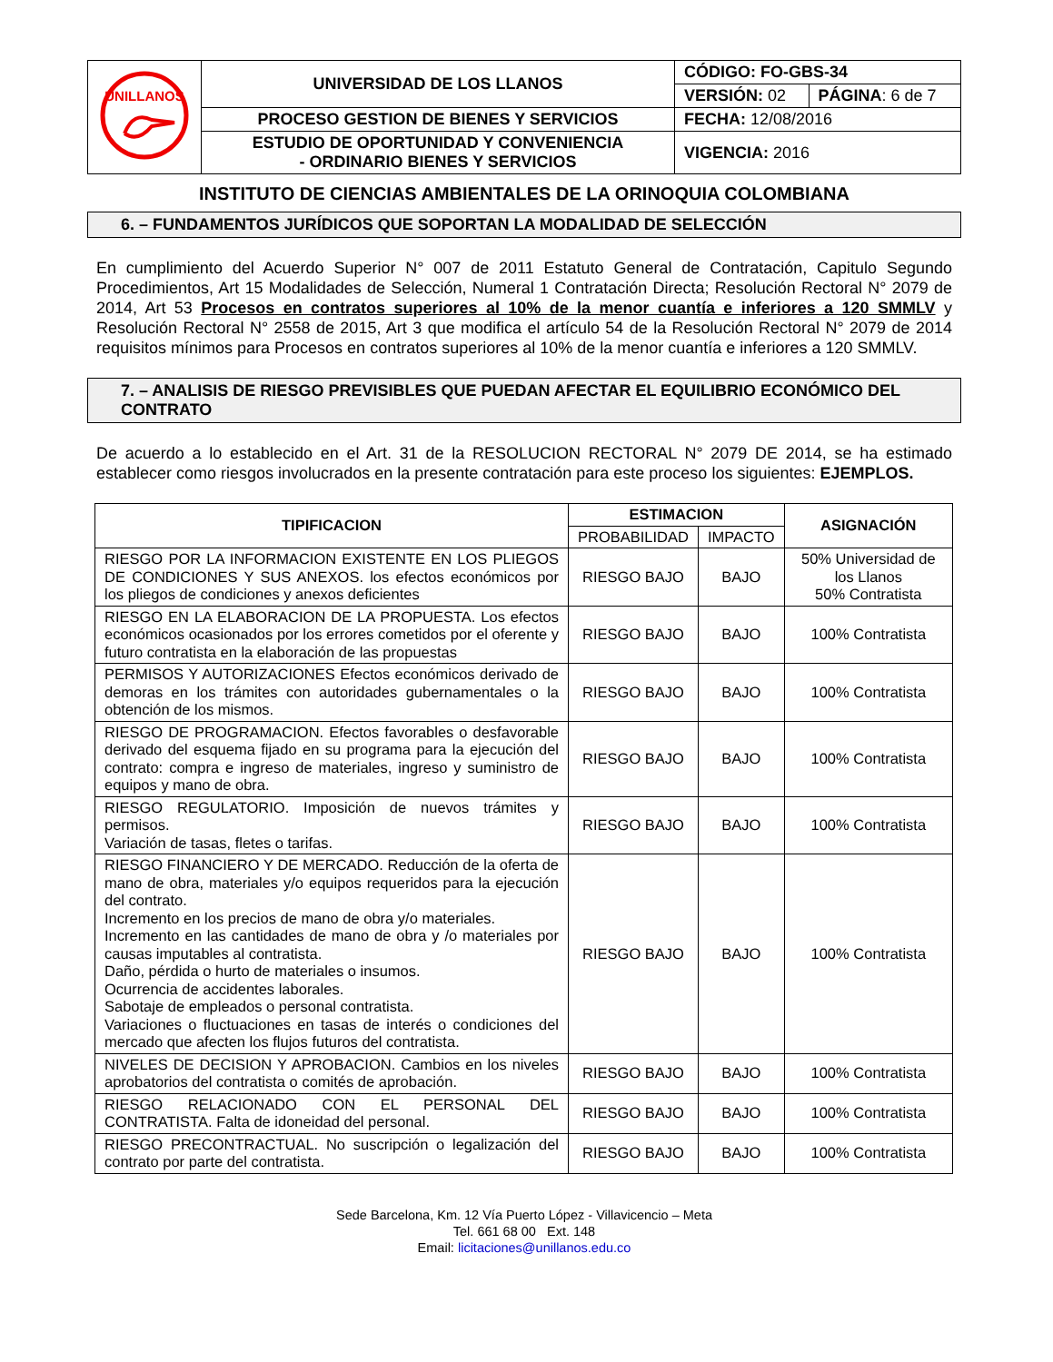| UNILLANOS | UNIVERSIDAD DE LOS LLANOS | CÓDIGO: FO-GBS-34 | |
| | | VERSIÓN: 02 | PÁGINA : 6 de 7 |
| | PROCESO GESTION DE BIENES Y SERVICIOS | FECHA: 12/08/2016 | |
| | ESTUDIO DE OPORTUNIDAD Y CONVENIENCIA - ORDINARIO BIENES Y SERVICIOS | VIGENCIA: 2016 | |
INSTITUTO DE CIENCIAS AMBIENTALES DE LA ORINOQUIA COLOMBIANA
6. – FUNDAMENTOS JURÍDICOS QUE SOPORTAN LA MODALIDAD DE SELECCIÓN
En cumplimiento del Acuerdo Superior N° 007 de 2011 Estatuto General de Contratación, Capitulo Segundo Procedimientos, Art 15 Modalidades de Selección, Numeral 1 Contratación Directa; Resolución Rectoral N° 2079 de 2014, Art 53 Procesos en contratos superiores al 10% de la menor cuantía e inferiores a 120 SMMLV y Resolución Rectoral N° 2558 de 2015, Art 3 que modifica el artículo 54 de la Resolución Rectoral N° 2079 de 2014 requisitos mínimos para Procesos en contratos superiores al 10% de la menor cuantía e inferiores a 120 SMMLV.
7. – ANALISIS DE RIESGO PREVISIBLES QUE PUEDAN AFECTAR EL EQUILIBRIO ECONÓMICO DEL CONTRATO
De acuerdo a lo establecido en el Art. 31 de la RESOLUCION RECTORAL N° 2079 DE 2014, se ha estimado establecer como riesgos involucrados en la presente contratación para este proceso los siguientes: EJEMPLOS.
| TIPIFICACION | ESTIMACION | | ASIGNACIÓN |
| --- | --- | --- | --- |
| | PROBABILIDAD | IMPACTO | |
| RIESGO POR LA INFORMACION EXISTENTE EN LOS PLIEGOS DE CONDICIONES Y SUS ANEXOS. los efectos económicos por los pliegos de condiciones y anexos deficientes | RIESGO BAJO | BAJO | 50% Universidad de los Llanos 50% Contratista |
| RIESGO EN LA ELABORACION DE LA PROPUESTA. Los efectos económicos ocasionados por los errores cometidos por el oferente y futuro contratista en la elaboración de las propuestas | RIESGO BAJO | BAJO | 100% Contratista |
| PERMISOS Y AUTORIZACIONES Efectos económicos derivado de demoras en los trámites con autoridades gubernamentales o la obtención de los mismos. | RIESGO BAJO | BAJO | 100% Contratista |
| RIESGO DE PROGRAMACION. Efectos favorables o desfavorable derivado del esquema fijado en su programa para la ejecución del contrato: compra e ingreso de materiales, ingreso y suministro de equipos y mano de obra. | RIESGO BAJO | BAJO | 100% Contratista |
| RIESGO REGULATORIO. Imposición de nuevos trámites y permisos. Variación de tasas, fletes o tarifas. | RIESGO BAJO | BAJO | 100% Contratista |
| RIESGO FINANCIERO Y DE MERCADO. Reducción de la oferta de mano de obra, materiales y/o equipos requeridos para la ejecución del contrato. Incremento en los precios de mano de obra y/o materiales. Incremento en las cantidades de mano de obra y /o materiales por causas imputables al contratista. Daño, pérdida o hurto de materiales o insumos. Ocurrencia de accidentes laborales. Sabotaje de empleados o personal contratista. Variaciones o fluctuaciones en tasas de interés o condiciones del mercado que afecten los flujos futuros del contratista. | RIESGO BAJO | BAJO | 100% Contratista |
| NIVELES DE DECISION Y APROBACION. Cambios en los niveles aprobatorios del contratista o comités de aprobación. | RIESGO BAJO | BAJO | 100% Contratista |
| RIESGO RELACIONADO CON EL PERSONAL DEL CONTRATISTA. Falta de idoneidad del personal. | RIESGO BAJO | BAJO | 100% Contratista |
| RIESGO PRECONTRACTUAL. No suscripción o legalización del contrato por parte del contratista. | RIESGO BAJO | BAJO | 100% Contratista |
Sede Barcelona, Km. 12 Vía Puerto López - Villavicencio – Meta
Tel. 661 68 00 Ext. 148
Email: licitaciones@unillanos.edu.co